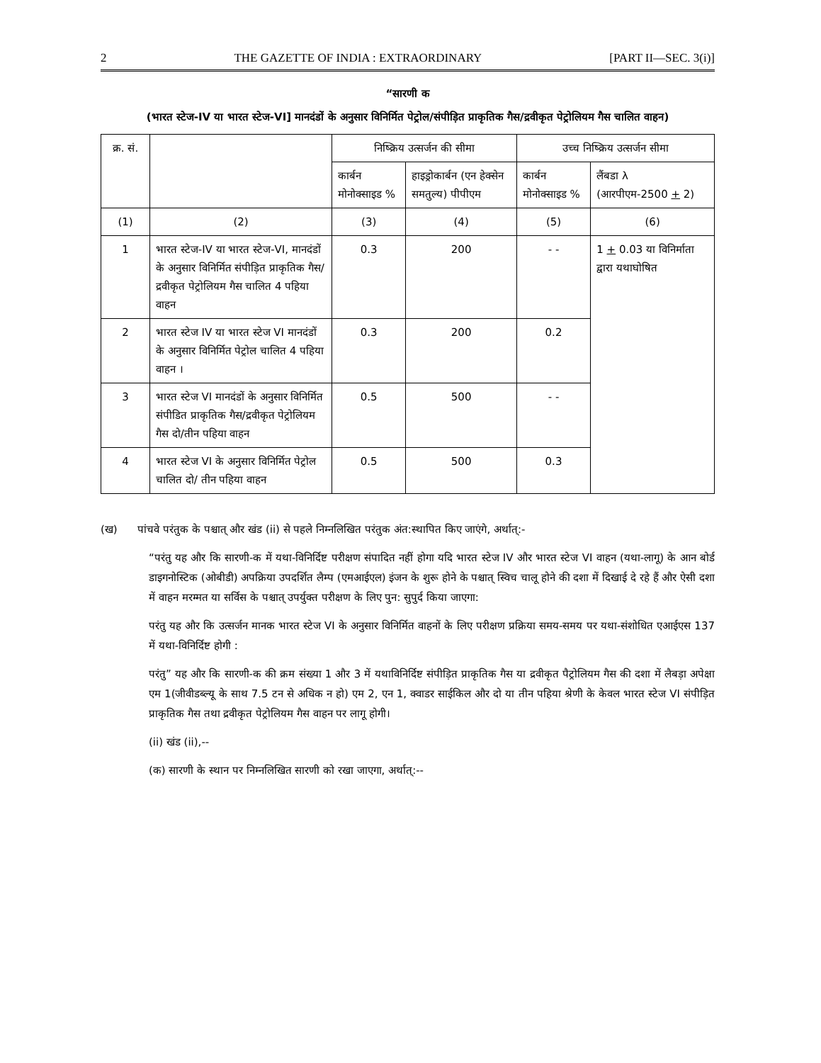2 THE GAZETTE OF INDIA : EXTRAORDINARY [PART II—SEC. 3(i)]
“सारणी क
(भारत स्टेज-IV या भारत स्टेज-VI] मानदंडों के अनुसार विनिर्मित पेट्रोल/संपीड़ित प्राकृतिक गैस/द्रवीकृत पेट्रोलियम गैस चालित वाहन)
| क्र. सं. | | निष्क्रिय उत्सर्जन की सीमा | | उच्च निष्क्रिय उत्सर्जन सीमा | |
| --- | --- | --- | --- | --- | --- |
| | | कार्बन मोनोक्साइड % | हाइड्रोकार्बन (एन हेक्सेन समतुल्य) पीपीएम | कार्बन मोनोक्साइड % | लैंबडा λ (आरपीएम-2500 + 2) |
| (1) | (2) | (3) | (4) | (5) | (6) |
| 1 | भारत स्टेज-IV या भारत स्टेज-VI, मानदंडों के अनुसार विनिर्मित संपीड़ित प्राकृतिक गैस/द्रवीकृत पेट्रोलियम गैस चालित 4 पहिया वाहन | 0.3 | 200 | - - | 1 + 0.03 या विनिर्माता द्वारा यथाघोषित |
| 2 | भारत स्टेज IV या भारत स्टेज VI मानदंडों के अनुसार विनिर्मित पेट्रोल चालित 4 पहिया वाहन । | 0.3 | 200 | 0.2 | |
| 3 | भारत स्टेज VI मानदंडों के अनुसार विनिर्मित संपीडित प्राकृतिक गैस/द्रवीकृत पेट्रोलियम गैस दो/तीन पहिया वाहन | 0.5 | 500 | - - | |
| 4 | भारत स्टेज VI के अनुसार विनिर्मित पेट्रोल चालित दो/ तीन पहिया वाहन | 0.5 | 500 | 0.3 | |
(ख) पांचवे परंतुक के पश्चात् और खंड (ii) से पहले निम्नलिखित परंतुक अंत:स्थापित किए जाएंगे, अर्थात्:-
“परंतु यह और कि सारणी-क में यथा-विनिर्दिष्ट परीक्षण संपादित नहीं होगा यदि भारत स्टेज IV और भारत स्टेज VI वाहन (यथा-लागू) के आन बोर्ड डाइगनोस्टिक (ओबीडी) अपक्रिया उपदर्शित लैम्प (एमआईएल) इंजन के शुरू होने के पश्चात् स्विच चालू होने की दशा में दिखाई दे रहे हैं और ऐसी दशा में वाहन मरम्मत या सर्विस के पश्चात् उपर्युक्त परीक्षण के लिए पुन: सुपुर्द किया जाएगा:
परंतु यह और कि उत्सर्जन मानक भारत स्टेज VI के अनुसार विनिर्मित वाहनों के लिए परीक्षण प्रक्रिया समय-समय पर यथा-संशोधित एआईएस 137 में यथा-विनिर्दिष्ट होगी :
परंतु” यह और कि सारणी-क की क्रम संख्या 1 और 3 में यथाविनिर्दिष्ट संपीड़ित प्राकृतिक गैस या द्रवीकृत पैट्रोलियम गैस की दशा में लैबड़ा अपेक्षा एम 1(जीवीडब्ल्यू के साथ 7.5 टन से अधिक न हो) एम 2, एन 1, क्वाडर साईकिल और दो या तीन पहिया श्रेणी के केवल भारत स्टेज VI संपीड़ित प्राकृतिक गैस तथा द्रवीकृत पेट्रोलियम गैस वाहन पर लागू होगी।
(ii) खंड (ii),--
(क) सारणी के स्थान पर निम्नलिखित सारणी को रखा जाएगा, अर्थात्:--